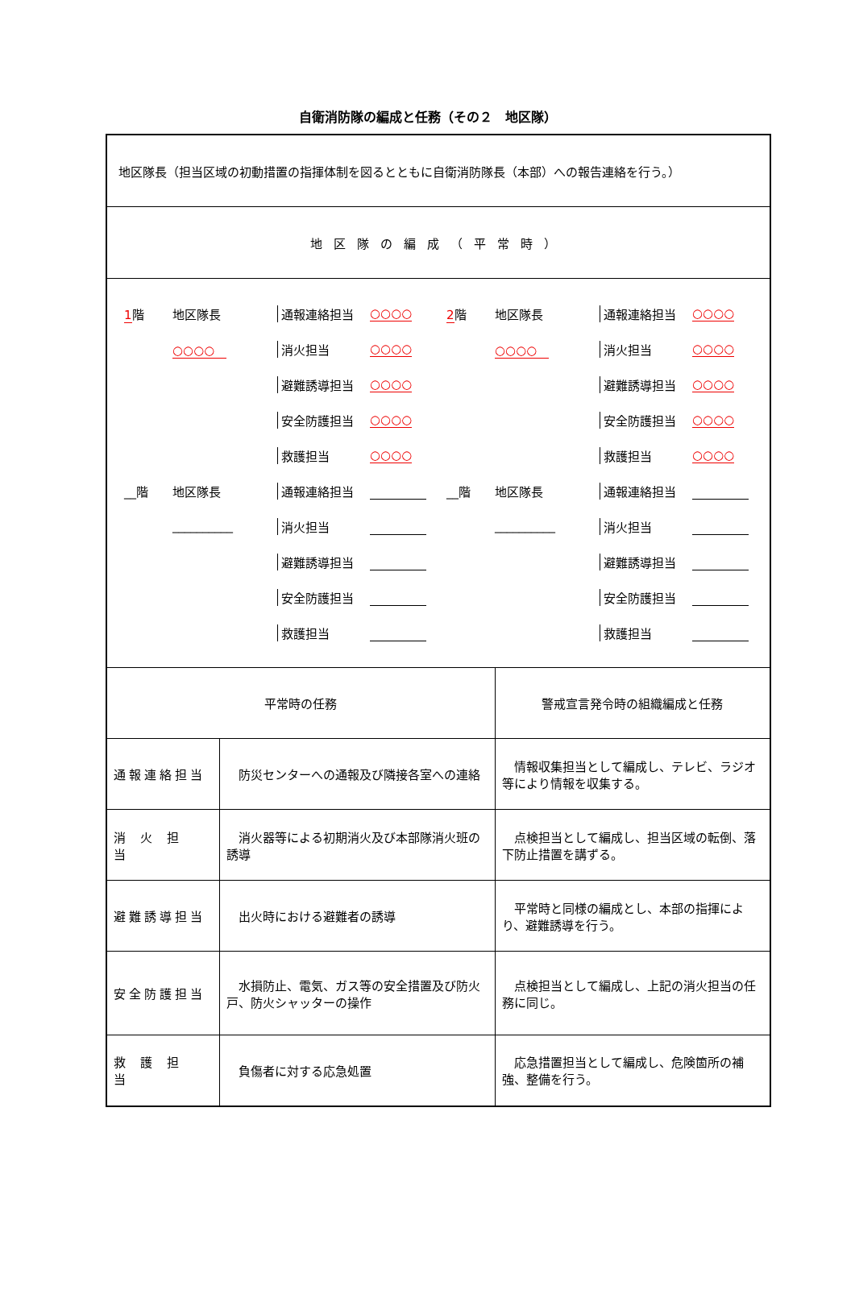自衛消防隊の編成と任務（その２　地区隊）
| 地区隊長（担当区域の初動措置の指揮体制を図るとともに自衛消防隊長（本部）への報告連絡を行う。） | | |
| 地区隊の編成（平常時） | | |
| 1 階 地区隊長 通報連絡担当 ○○○○ ○○○○ 消火担当 ○○○○ 避難誘導担当 ○○○○ 安全防護担当 ○○○○ 救護担当 ○○○○ __階 地区隊長 通報連絡担当 __________ 消火担当 避難誘導担当 安全防護担当 救護担当 2 階 地区隊長 通報連絡担当 ○○○○ ○○○○ 消火担当 ○○○○ 避難誘導担当 ○○○○ 安全防護担当 ○○○○ 救護担当 ○○○○ __階 地区隊長 通報連絡担当 __________ 消火担当 避難誘導担当 安全防護担当 救護担当 | | |
| 平常時の任務 | | 警戒宣言発令時の組織編成と任務 |
| 通報連絡担当 | 防災センターへの通報及び隣接各室への連絡 | 情報収集担当として編成し、テレビ、ラジオ等により情報を収集する。 |
| 消火担当 | 消火器等による初期消火及び本部隊消火班の誘導 | 点検担当として編成し、担当区域の転倒、落下防止措置を講ずる。 |
| 避難誘導担当 | 出火時における避難者の誘導 | 平常時と同様の編成とし、本部の指揮により、避難誘導を行う。 |
| 安全防護担当 | 水損防止、電気、ガス等の安全措置及び防火戸、防火シャッターの操作 | 点検担当として編成し、上記の消火担当の任務に同じ。 |
| 救護担当 | 負傷者に対する応急処置 | 応急措置担当として編成し、危険箇所の補強、整備を行う。 |